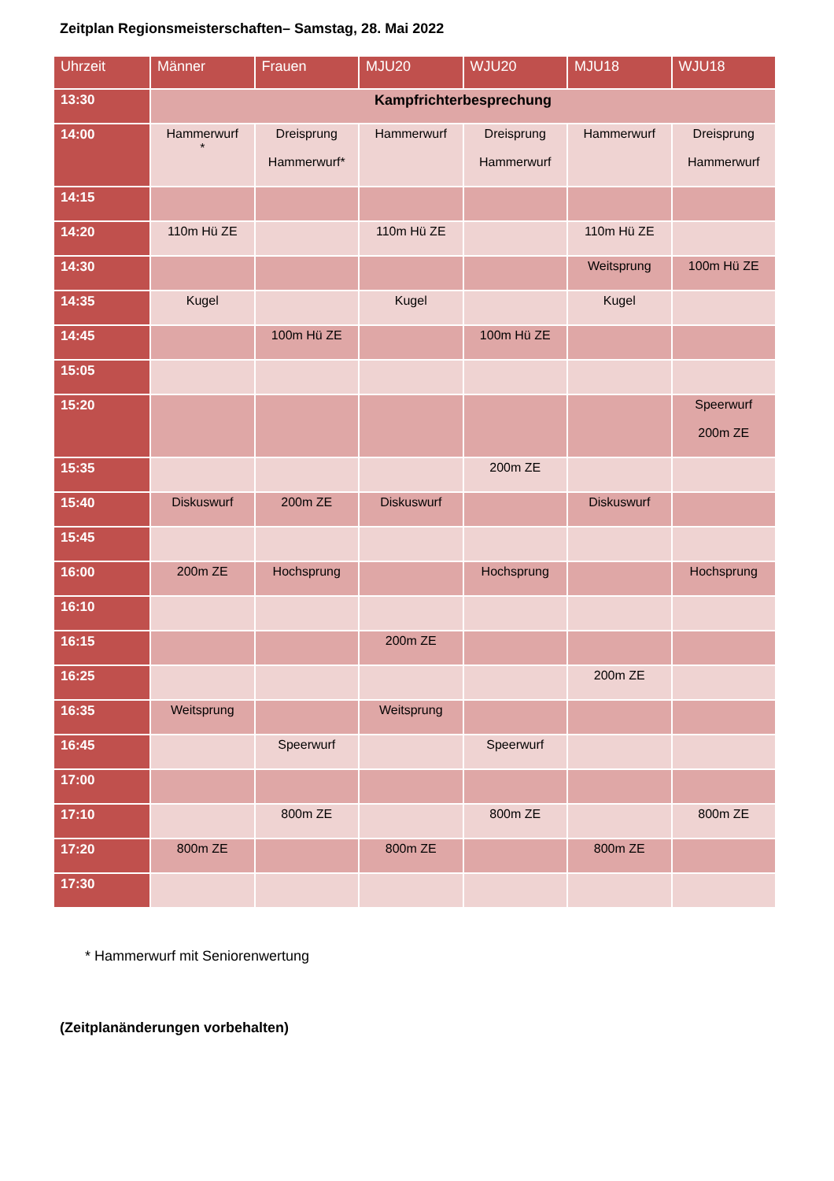Zeitplan Regionsmeisterschaften– Samstag, 28. Mai 2022
| Uhrzeit | Männer | Frauen | MJU20 | WJU20 | MJU18 | WJU18 |
| --- | --- | --- | --- | --- | --- | --- |
| 13:30 | Kampfrichterbesprechung | | | | | |
| 14:00 | Hammerwurf * | Dreisprung Hammerwurf* | Hammerwurf | Dreisprung Hammerwurf | Hammerwurf | Dreisprung Hammerwurf |
| 14:15 | | | | | | |
| 14:20 | 110m Hü ZE | | 110m Hü ZE | | 110m Hü ZE | |
| 14:30 | | | | | Weitsprung | 100m Hü ZE |
| 14:35 | Kugel | | Kugel | | Kugel | |
| 14:45 | | 100m Hü ZE | | 100m Hü ZE | | |
| 15:05 | | | | | | |
| 15:20 | | | | | | Speerwurf 200m ZE |
| 15:35 | | | | 200m ZE | | |
| 15:40 | Diskuswurf | 200m ZE | Diskuswurf | | Diskuswurf | |
| 15:45 | | | | | | |
| 16:00 | 200m ZE | Hochsprung | | Hochsprung | | Hochsprung |
| 16:10 | | | | | | |
| 16:15 | | | 200m ZE | | | |
| 16:25 | | | | | 200m ZE | |
| 16:35 | Weitsprung | | Weitsprung | | | |
| 16:45 | | Speerwurf | | Speerwurf | | |
| 17:00 | | | | | | |
| 17:10 | | 800m ZE | | 800m ZE | | 800m ZE |
| 17:20 | 800m ZE | | 800m ZE | | 800m ZE | |
| 17:30 | | | | | | |
* Hammerwurf mit Seniorenwertung
(Zeitplanänderungen vorbehalten)